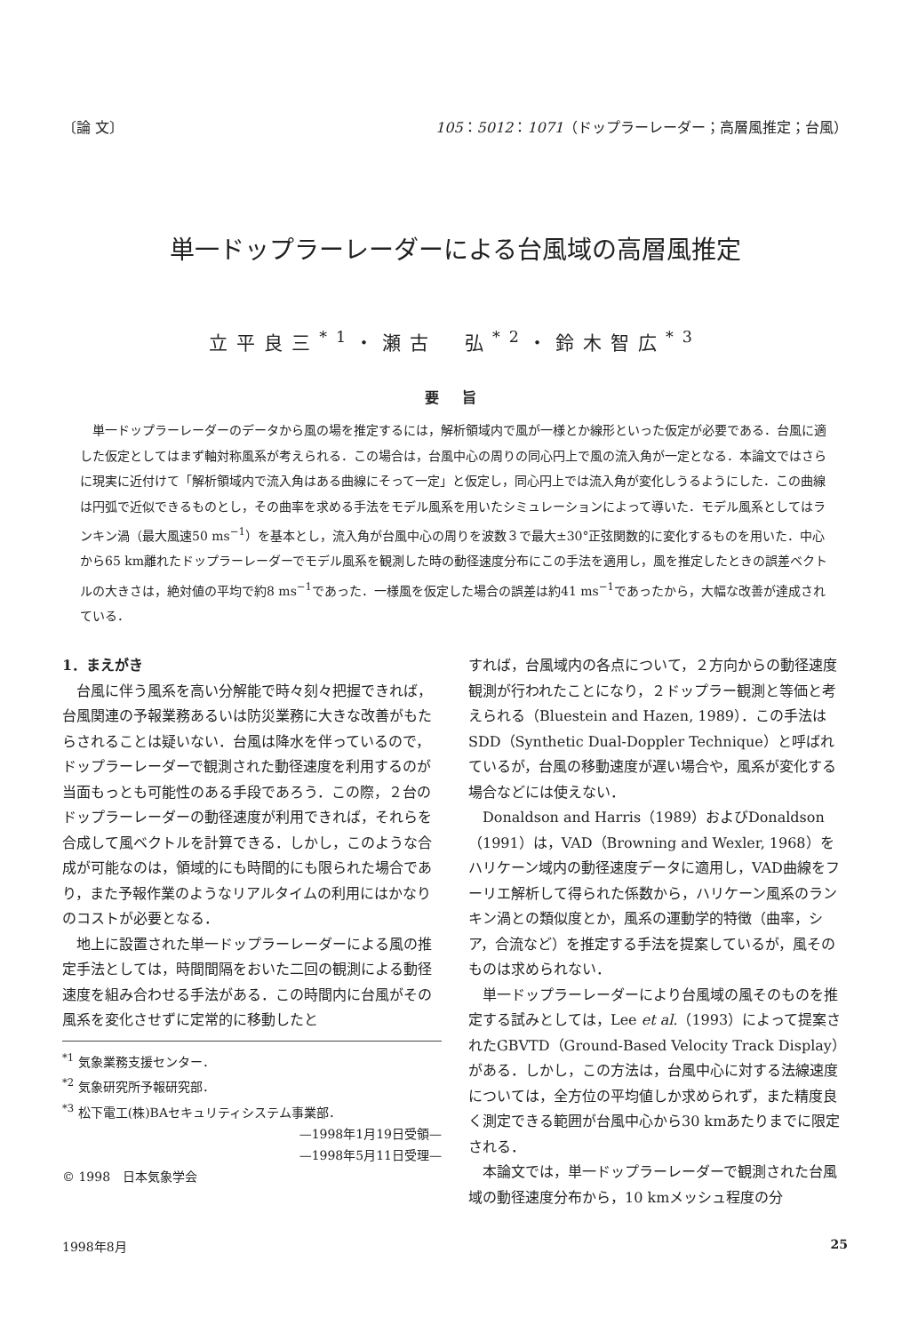〔論 文〕 105：5012：1071（ドップラーレーダー；高層風推定；台風）
単一ドップラーレーダーによる台風域の高層風推定
立平良三<sup>*1</sup>・瀬古　弘<sup>*2</sup>・鈴木智広<sup>*3</sup>
要 旨
単一ドップラーレーダーのデータから風の場を推定するには，解析領域内で風が一様とか線形といった仮定が必要である．台風に適した仮定としてはまず軸対称風系が考えられる．この場合は，台風中心の周りの同心円上で風の流入角が一定となる．本論文ではさらに現実に近付けて「解析領域内で流入角はある曲線にそって一定」と仮定し，同心円上では流入角が変化しうるようにした．この曲線は円弧で近似できるものとし，その曲率を求める手法をモデル風系を用いたシミュレーションによって導いた．モデル風系としてはランキン渦（最大風速50 ms<sup>−1</sup>）を基本とし，流入角が台風中心の周りを波数３で最大±30°正弦関数的に変化するものを用いた．中心から65 km離れたドップラーレーダーでモデル風系を観測した時の動径速度分布にこの手法を適用し，風を推定したときの誤差ベクトルの大きさは，絶対値の平均で約8 ms<sup>−1</sup>であった．一様風を仮定した場合の誤差は約41 ms<sup>−1</sup>であったから，大幅な改善が達成されている．
1．まえがき
台風に伴う風系を高い分解能で時々刻々把握できれば，台風関連の予報業務あるいは防災業務に大きな改善がもたらされることは疑いない．台風は降水を伴っているので，ドップラーレーダーで観測された動径速度を利用するのが当面もっとも可能性のある手段であろう．この際，２台のドップラーレーダーの動径速度が利用できれば，それらを合成して風ベクトルを計算できる．しかし，このような合成が可能なのは，領域的にも時間的にも限られた場合であり，また予報作業のようなリアルタイムの利用にはかなりのコストが必要となる．
地上に設置された単一ドップラーレーダーによる風の推定手法としては，時間間隔をおいた二回の観測による動径速度を組み合わせる手法がある．この時間内に台風がその風系を変化させずに定常的に移動したと
<sup>*1</sup> 気象業務支援センター．
<sup>*2</sup> 気象研究所予報研究部．
<sup>*3</sup> 松下電工(株)BAセキュリティシステム事業部．
—1998年1月19日受領—
—1998年5月11日受理—
© 1998　日本気象学会
すれば，台風域内の各点について，２方向からの動径速度観測が行われたことになり，２ドップラー観測と等価と考えられる（Bluestein and Hazen, 1989）．この手法はSDD（Synthetic Dual-Doppler Technique）と呼ばれているが，台風の移動速度が遅い場合や，風系が変化する場合などには使えない．
Donaldson and Harris（1989）およびDonaldson（1991）は，VAD（Browning and Wexler, 1968）をハリケーン域内の動径速度データに適用し，VAD曲線をフーリエ解析して得られた係数から，ハリケーン風系のランキン渦との類似度とか，風系の運動学的特徴（曲率，シア，合流など）を推定する手法を提案しているが，風そのものは求められない．
単一ドップラーレーダーにより台風域の風そのものを推定する試みとしては，Lee et al.（1993）によって提案されたGBVTD（Ground-Based Velocity Track Display）がある．しかし，この方法は，台風中心に対する法線速度については，全方位の平均値しか求められず，また精度良く測定できる範囲が台風中心から30 kmあたりまでに限定される．
本論文では，単一ドップラーレーダーで観測された台風域の動径速度分布から，10 kmメッシュ程度の分
1998年8月 25